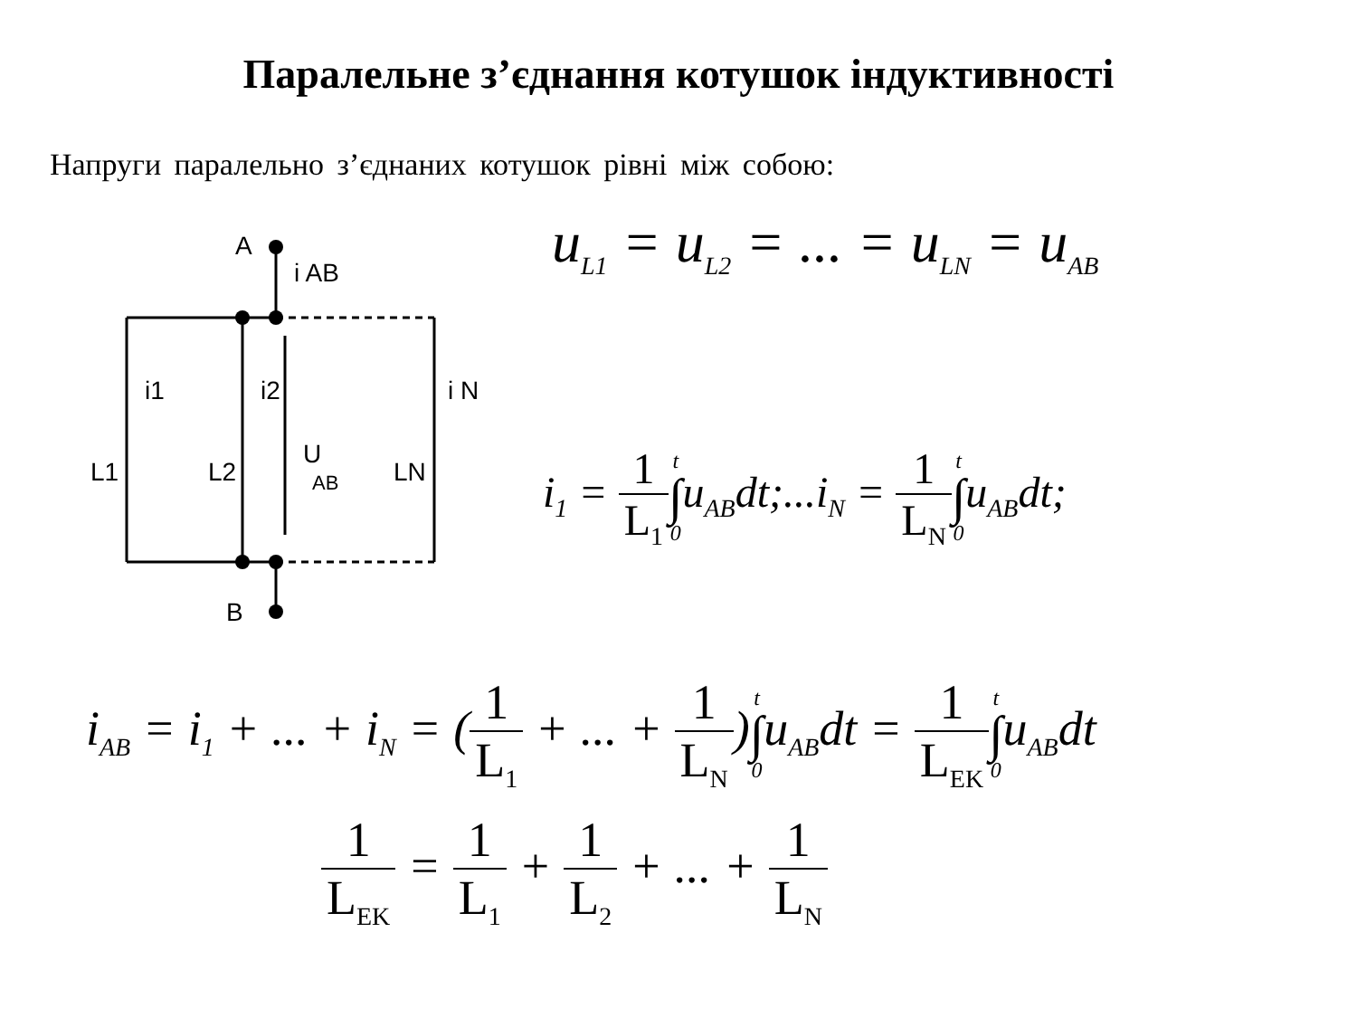Паралельне з’єднання котушок індуктивності
Напруги паралельно з’єднаних котушок рівні між собою:
A
i AB
i1
i2
i N
L1
L2
U
AB
LN
B
u<sub>L1</sub> = u<sub>L2</sub> = ... = u<sub>LN</sub> = u<sub>AB</sub>
i<sub>1</sub> = 1 L<sub>1</sub> t ∫ 0u<sub>AB</sub>dt;...i<sub>N</sub> = 1 L<sub>N</sub> t ∫ 0u<sub>AB</sub>dt;
i<sub>AB</sub> = i<sub>1</sub> + ... + i<sub>N</sub> = (1 L<sub>1</sub> + ... + 1 L<sub>N</sub>)t ∫ 0u<sub>AB</sub>dt = 1 L<sub>EK</sub> t ∫ 0u<sub>AB</sub>dt
1 L<sub>EK</sub> = 1 L<sub>1</sub> + 1 L<sub>2</sub> + ... + 1 L<sub>N</sub>